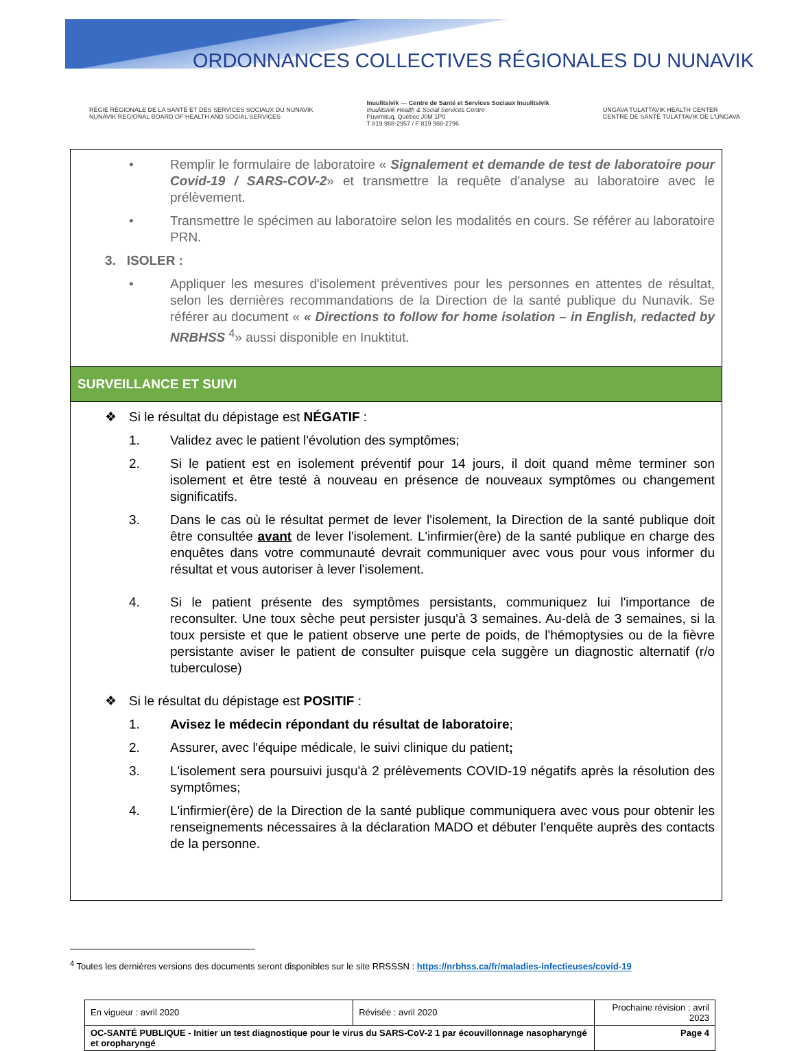ORDONNANCES COLLECTIVES RÉGIONALES DU NUNAVIK
RÉGIE RÉGIONALE DE LA SANTÉ ET DES SERVICES SOCIAUX DU NUNAVIK
NUNAVIK REGIONAL BOARD OF HEALTH AND SOCIAL SERVICES
Inuulitsivik — Centre de Santé et Services Sociaux Inuulitsivik
Inuulitsivik Health & Social Services Centre
Puvirnituq, Québec J0M 1P0
T 819 988-2957 / F 819 988-2796
UNGAVA TULATTAVIK HEALTH CENTER
CENTRE DE SANTÉ TULATTAVIK DE L'UNGAVA
• Remplir le formulaire de laboratoire « Signalement et demande de test de laboratoire pour Covid-19 / SARS-COV-2» et transmettre la requête d'analyse au laboratoire avec le prélèvement.
• Transmettre le spécimen au laboratoire selon les modalités en cours. Se référer au laboratoire PRN.
3. ISOLER :
• Appliquer les mesures d'isolement préventives pour les personnes en attentes de résultat, selon les dernières recommandations de la Direction de la santé publique du Nunavik. Se référer au document « « Directions to follow for home isolation – in English, redacted by NRBHSS <sup>4</sup>» aussi disponible en Inuktitut.
SURVEILLANCE ET SUIVI
❖ Si le résultat du dépistage est NÉGATIF :
1. Validez avec le patient l'évolution des symptômes;
2. Si le patient est en isolement préventif pour 14 jours, il doit quand même terminer son isolement et être testé à nouveau en présence de nouveaux symptômes ou changement significatifs.
3. Dans le cas où le résultat permet de lever l'isolement, la Direction de la santé publique doit être consultée avant de lever l'isolement. L'infirmier(ère) de la santé publique en charge des enquêtes dans votre communauté devrait communiquer avec vous pour vous informer du résultat et vous autoriser à lever l'isolement.
4. Si le patient présente des symptômes persistants, communiquez lui l'importance de reconsulter. Une toux sèche peut persister jusqu'à 3 semaines. Au-delà de 3 semaines, si la toux persiste et que le patient observe une perte de poids, de l'hémoptysies ou de la fièvre persistante aviser le patient de consulter puisque cela suggère un diagnostic alternatif (r/o tuberculose)
❖ Si le résultat du dépistage est POSITIF :
1. Avisez le médecin répondant du résultat de laboratoire;
2. Assurer, avec l'équipe médicale, le suivi clinique du patient;
3. L'isolement sera poursuivi jusqu'à 2 prélèvements COVID-19 négatifs après la résolution des symptômes;
4. L'infirmier(ère) de la Direction de la santé publique communiquera avec vous pour obtenir les renseignements nécessaires à la déclaration MADO et débuter l'enquête auprès des contacts de la personne.
<sup>4</sup> Toutes les dernières versions des documents seront disponibles sur le site RRSSSN : https://nrbhss.ca/fr/maladies-infectieuses/covid-19
| En vigueur : avril 2020 | Révisée : avril 2020 | Prochaine révision : avril 2023 |
| OC-SANTÉ PUBLIQUE - Initier un test diagnostique pour le virus du SARS-CoV-2 1 par écouvillonnage nasopharyngé et oropharyngé | | Page 4 |